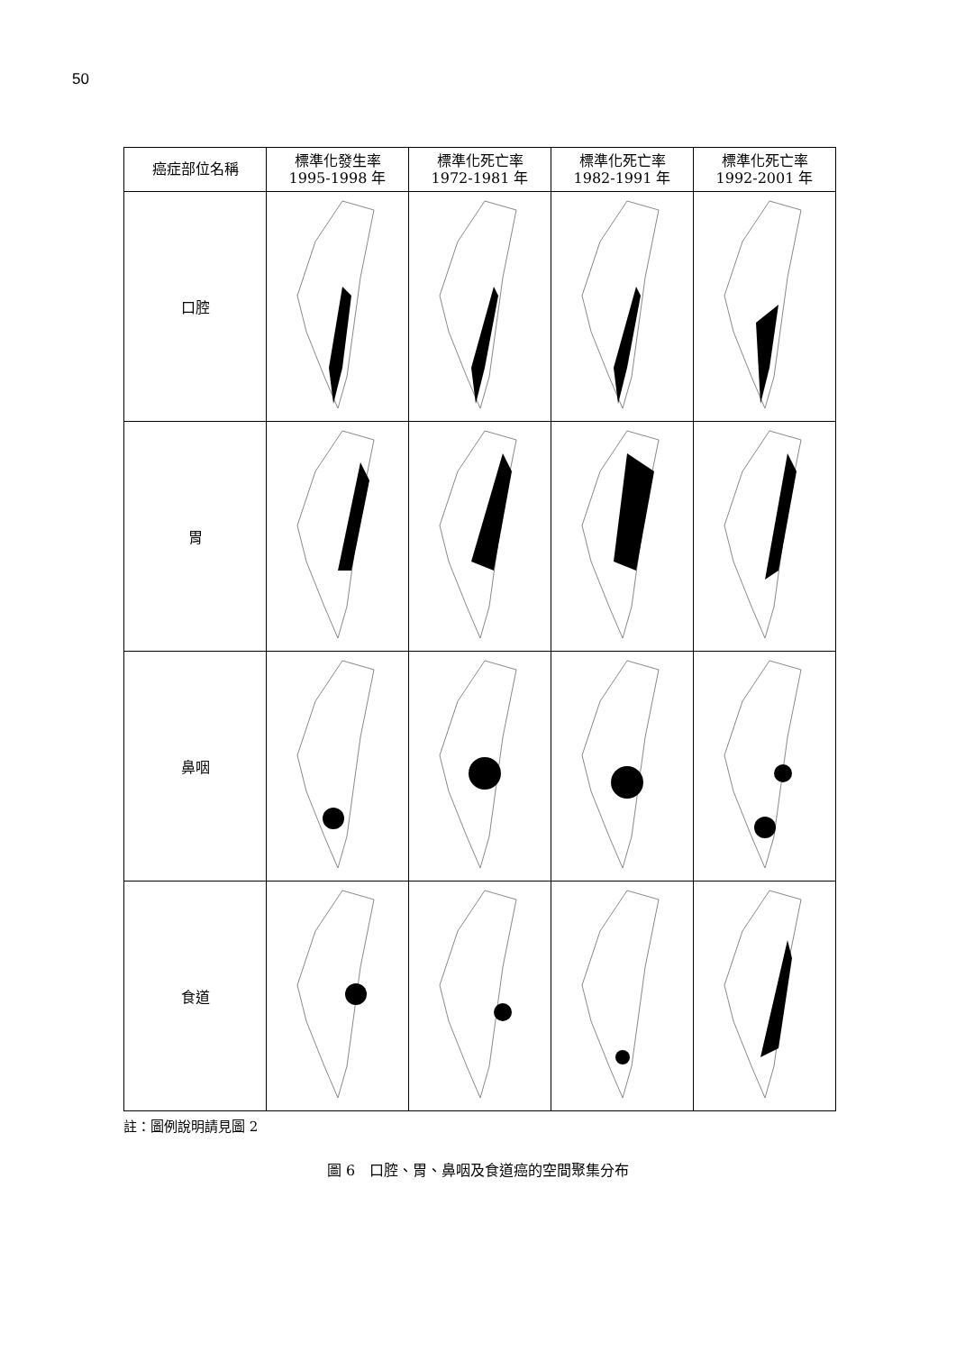50
| 癌症部位名稱 | 標準化發生率 1995-1998 年 | 標準化死亡率 1972-1981 年 | 標準化死亡率 1982-1991 年 | 標準化死亡率 1992-2001 年 |
| --- | --- | --- | --- | --- |
| 口腔 | | | | |
| 胃 | | | | |
| 鼻咽 | | | | |
| 食道 | | | | |
註：圖例說明請見圖 2
圖 6　口腔、胃、鼻咽及食道癌的空間聚集分布